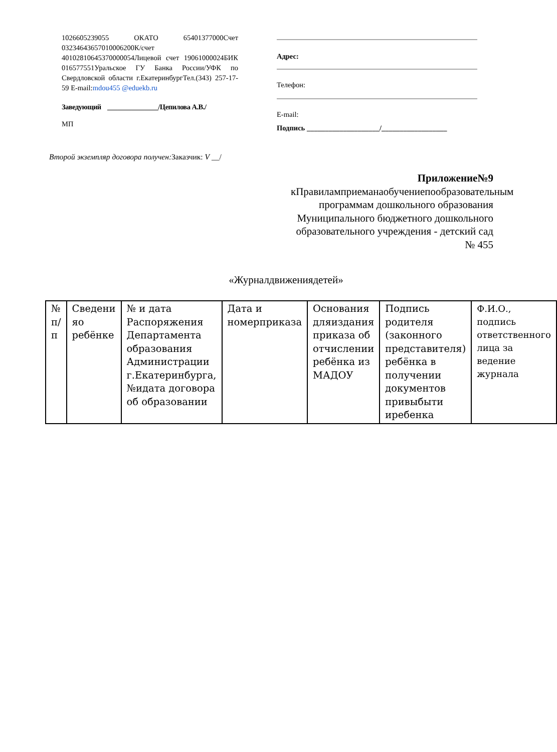1026605239055 ОКАТО 65401377000Счет 03234643657010006200К/счет 40102810645370000054Лицевой счет 19061000024БИК 016577551Уральское ГУ Банка России/УФК по Свердловской области г.ЕкатеринбургТел.(343) 257-17-59 E-mail:mdou455 @eduekb.ru
Заведующий _______________/Цепилова А.В./
МП
Адрес:
Телефон:
E-mail:
Подпись ____________________/__________________
Второй экземпляр договора получен: Заказчик: V __/
Приложение№9
кПравиламприеманаобучениепообразовательным программам дошкольного образования Муниципального бюджетного дошкольного образовательного учреждения - детский сад № 455
«Журналдвижениядетей»
| № п/п | Сведени яо ребёнке | № и дата Распоряжения Департамента образования Администрации г.Екатеринбурга, №идата договора об образовании | Дата и номерприказа | Основания дляиздания приказа об отчислении ребёнка из МАДОУ | Подпись родителя (законного представителя) ребёнка в получении документов привыбыти иребенка | Ф.И.О., подпись ответственного лица за ведение журнала |